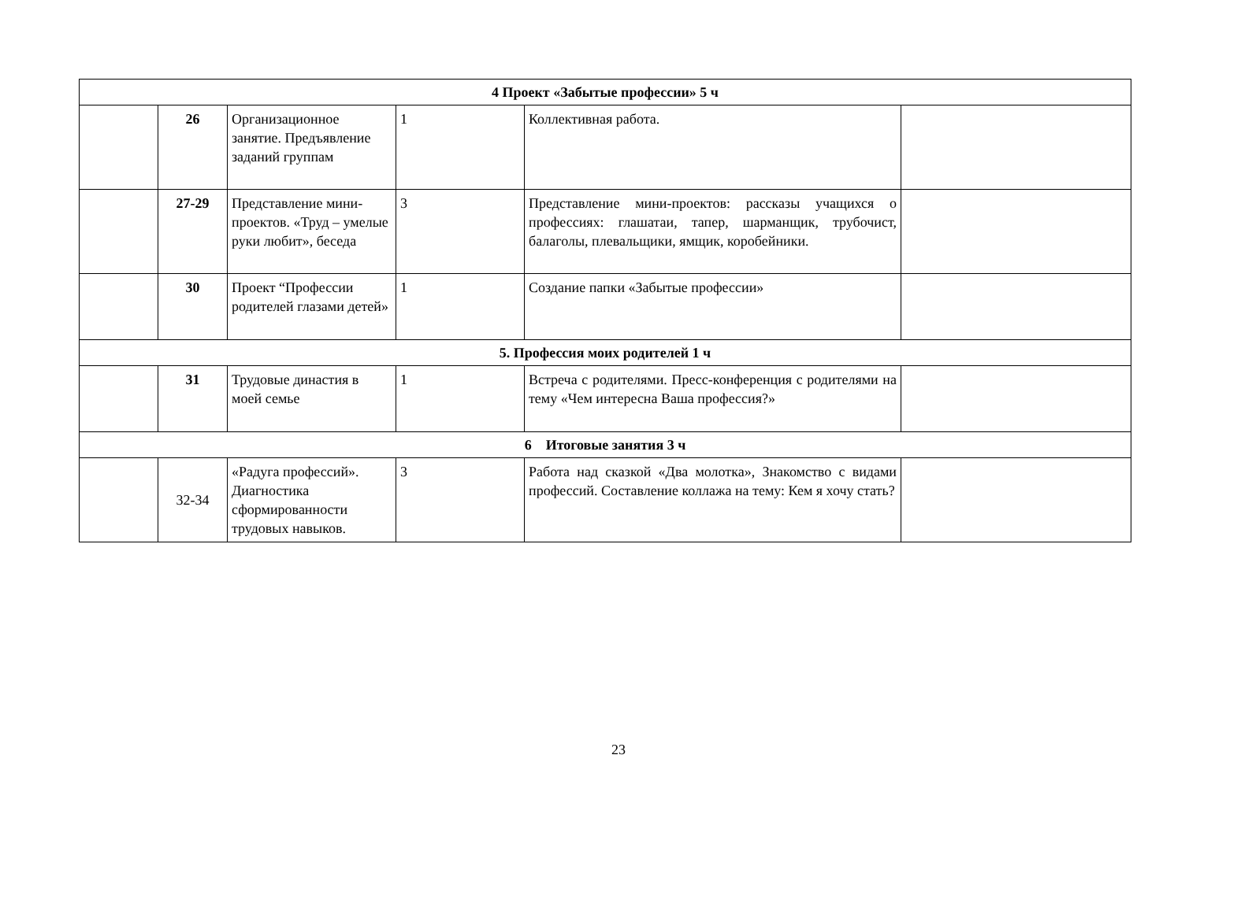| 4 Проект «Забытые профессии» 5 ч | | | | | |
| | 26 | Организационное занятие. Предъявление заданий группам | 1 | Коллективная работа. | |
| | 27-29 | Представление мини-проектов. «Труд – умелые руки любит», беседа | 3 | Представление мини-проектов: рассказы учащихся о профессиях: глашатаи, тапер, шарманщик, трубочист, балаголы, плевальщики, ямщик, коробейники. | |
| | 30 | Проект “Профессии родителей глазами детей» | 1 | Создание папки «Забытые профессии» | |
| 5. Профессия моих родителей 1 ч | | | | | |
| | 31 | Трудовые династия в моей семье | 1 | Встреча с родителями. Пресс-конференция с родителями на тему «Чем интересна Ваша профессия?» | |
| 6 Итоговые занятия 3 ч | | | | | |
| | 32-34 | «Радуга профессий». Диагностика сформированности трудовых навыков. | 3 | Работа над сказкой «Два молотка», Знакомство с видами профессий. Составление коллажа на тему: Кем я хочу стать? | |
23